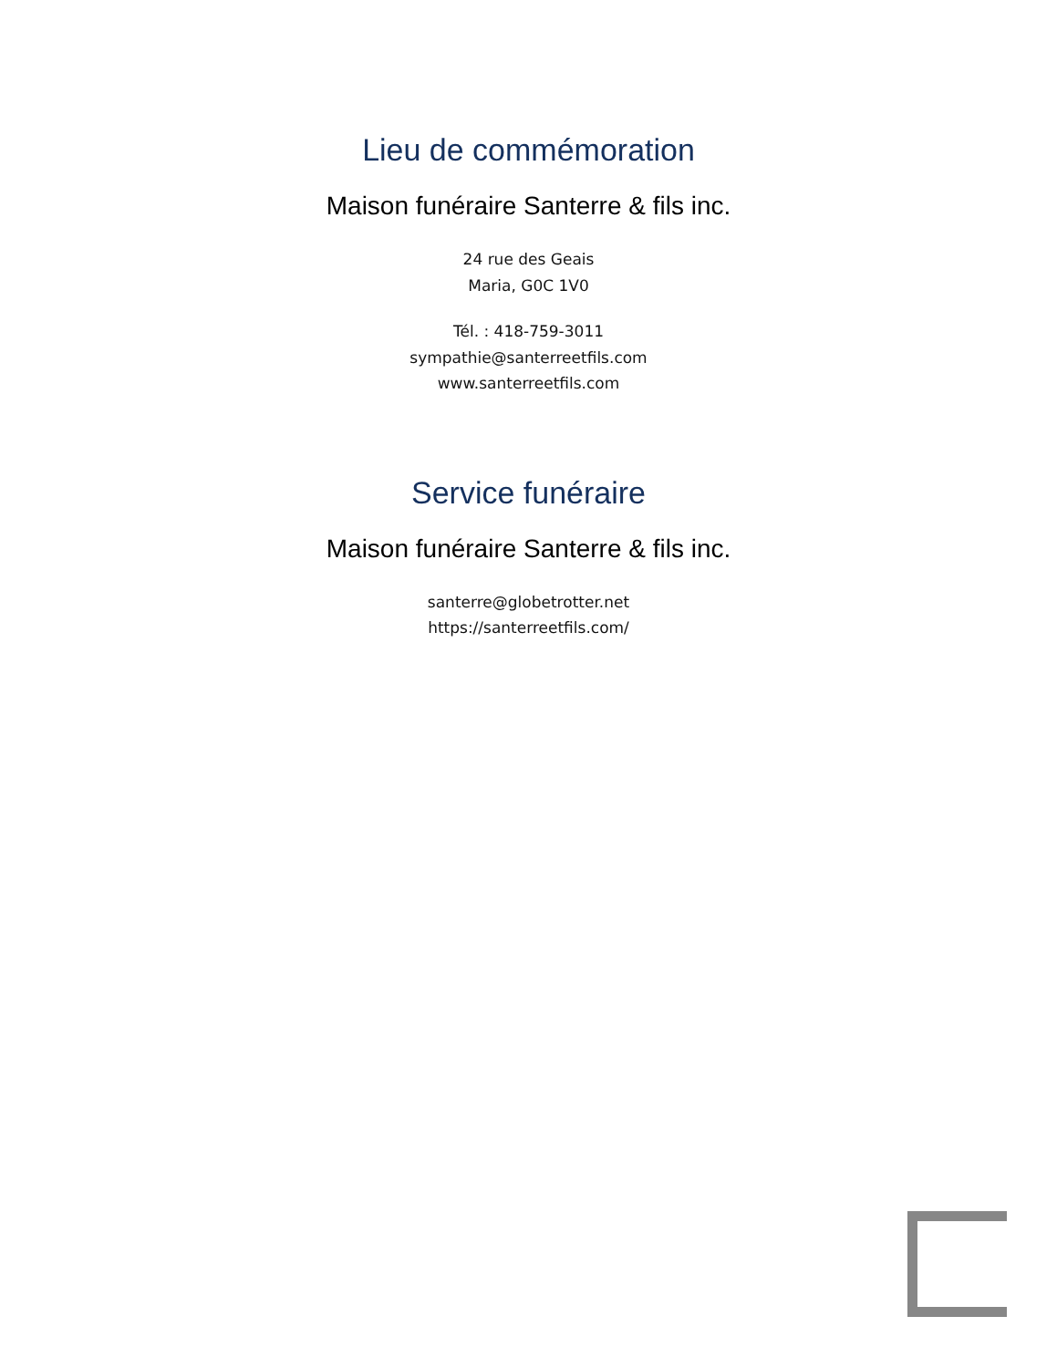Lieu de commémoration
Maison funéraire Santerre & fils inc.
24 rue des Geais
Maria, G0C 1V0
Tél. : 418-759-3011
sympathie@santerreetfils.com
www.santerreetfils.com
Service funéraire
Maison funéraire Santerre & fils inc.
santerre@globetrotter.net
https://santerreetfils.com/